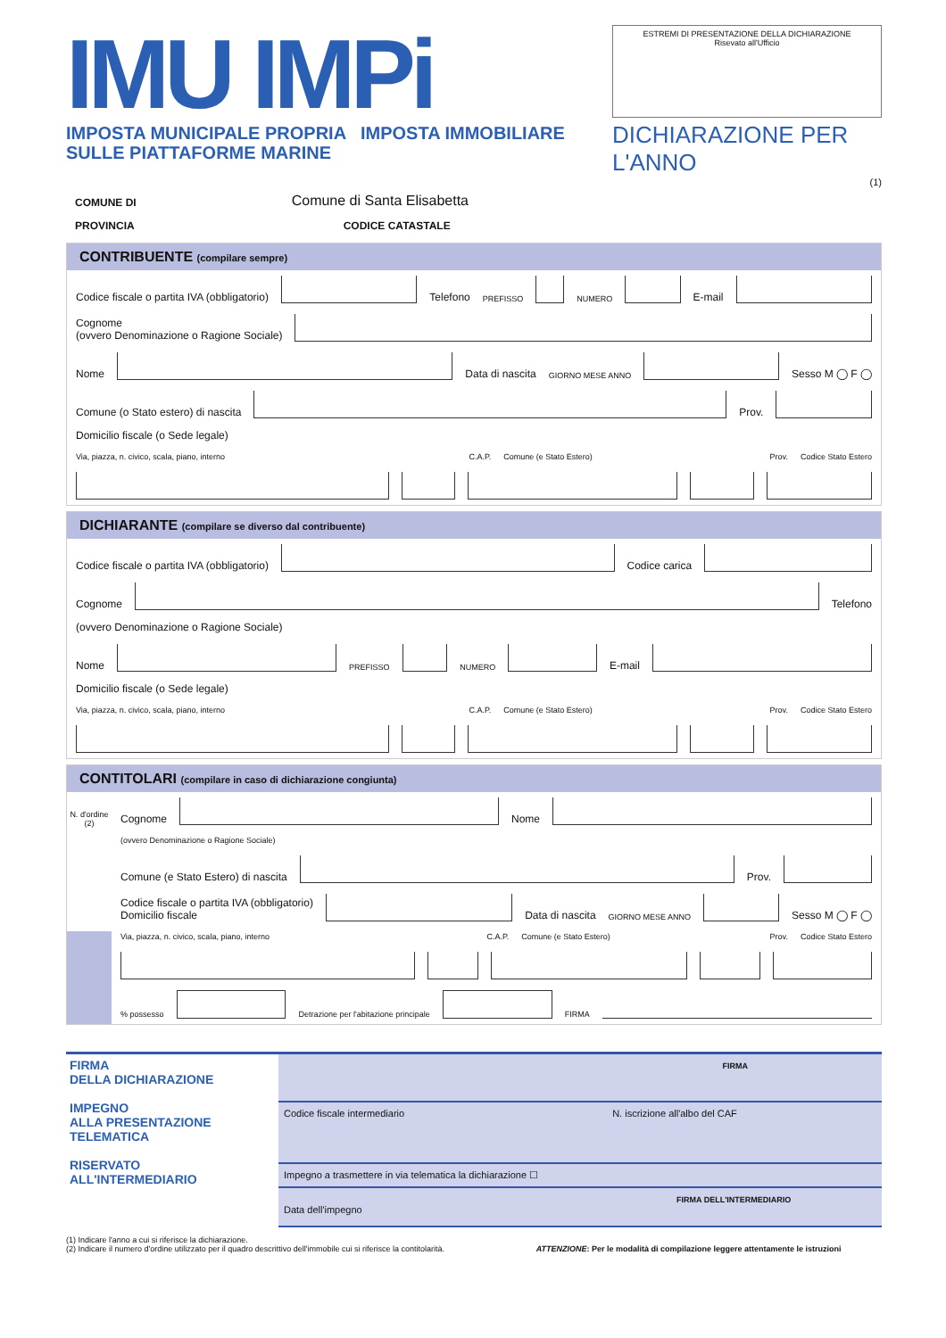IMU IMPi
IMPOSTA MUNICIPALE PROPRIA IMPOSTA IMMOBILIARE SULLE PIATTAFORME MARINE
ESTREMI DI PRESENTAZIONE DELLA DICHIARAZIONE
Risevato all'Ufficio
DICHIARAZIONE PER L'ANNO
(1)
COMUNE DI Comune di Santa Elisabetta
PROVINCIA CODICE CATASTALE
CONTRIBUENTE (compilare sempre)
Codice fiscale o partita IVA (obbligatorio)
Telefono PREFISSO
NUMERO
E-mail
Cognome
(ovvero Denominazione o Ragione Sociale)
Nome
Data di nascita GIORNO MESE ANNO
Sesso M ◯ F ◯
Comune (o Stato estero) di nascita
Prov.
Domicilio fiscale (o Sede legale)
Via, piazza, n. civico, scala, piano, interno C.A.P. Comune (e Stato Estero) Prov. Codice Stato Estero
DICHIARANTE (compilare se diverso dal contribuente)
Codice fiscale o partita IVA (obbligatorio)
Codice carica
Cognome
Telefono
(ovvero Denominazione o Ragione Sociale)
Nome
PREFISSO
NUMERO
E-mail
Domicilio fiscale (o Sede legale)
Via, piazza, n. civico, scala, piano, interno C.A.P. Comune (e Stato Estero) Prov. Codice Stato Estero
CONTITOLARI (compilare in caso di dichiarazione congiunta)
N. d'ordine (2)
Cognome
Nome
(ovvero Denominazione o Ragione Sociale)
Comune (e Stato Estero) di nascita
Prov.
Codice fiscale o partita IVA (obbligatorio)
Domicilio fiscale
Data di nascita GIORNO MESE ANNO
Sesso M ◯ F ◯
Via, piazza, n. civico, scala, piano, interno C.A.P. Comune (e Stato Estero) Prov. Codice Stato Estero
% possesso
Detrazione per l'abitazione principale
FIRMA
FIRMA
DELLA DICHIARAZIONE
IMPEGNO
ALLA PRESENTAZIONE
TELEMATICA
RISERVATO
ALL'INTERMEDIARIO
FIRMA
Codice fiscale intermediario N. iscrizione all'albo del CAF
Impegno a trasmettere in via telematica la dichiarazione ☐
FIRMA DELL'INTERMEDIARIO
Data dell'impegno
(1) Indicare l'anno a cui si riferisce la dichiarazione.
(2) Indicare il numero d'ordine utilizzato per il quadro descrittivo dell'immobile cui si riferisce la contitolarità. ATTENZIONE: Per le modalità di compilazione leggere attentamente le istruzioni